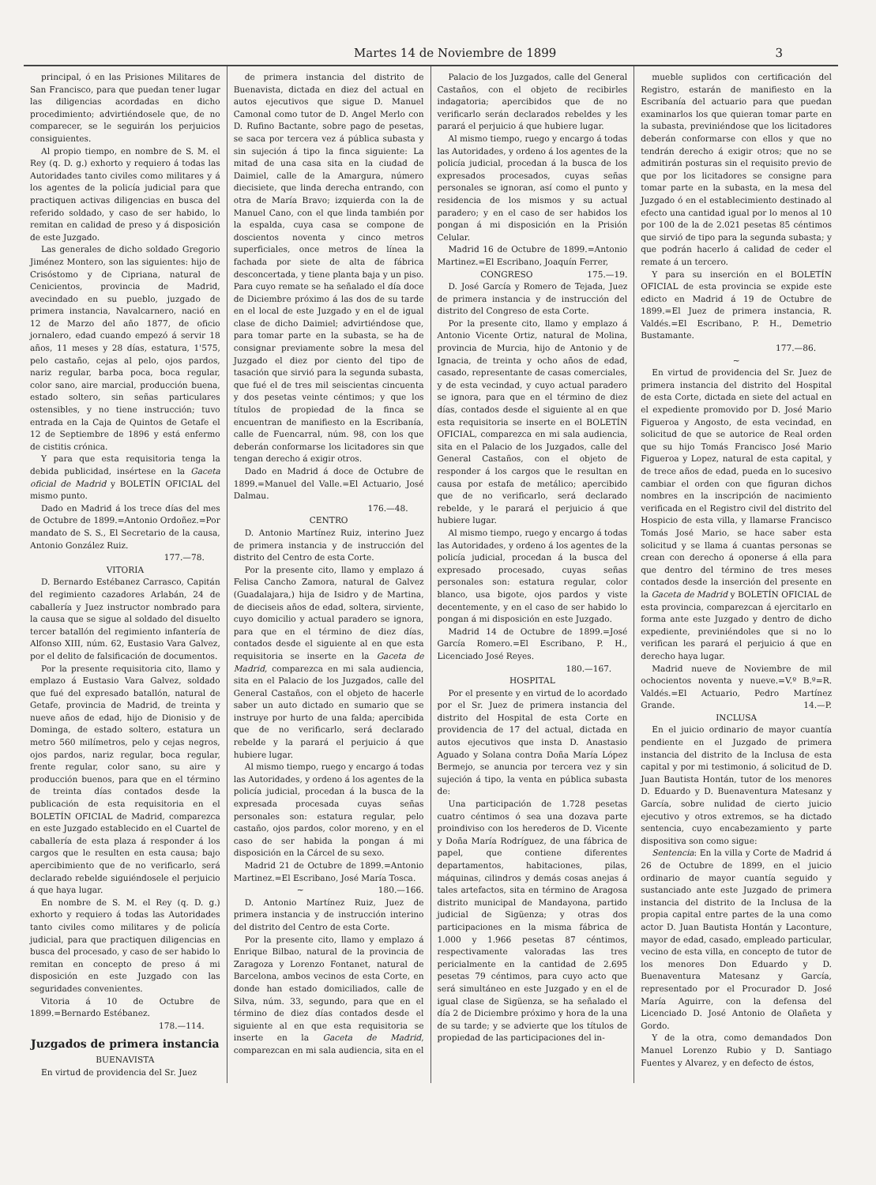Martes 14 de Noviembre de 1899 3
principal, ó en las Prisiones Militares de San Francisco, para que puedan tener lugar las diligencias acordadas en dicho procedimiento; advirtiéndosele que, de no comparecer, se le seguirán los perjuicios consiguientes.
Al propio tiempo, en nombre de S. M. el Rey (q. D. g.) exhorto y requiero á todas las Autoridades tanto civiles como militares y á los agentes de la policía judicial para que practiquen activas diligencias en busca del referido soldado, y caso de ser habido, lo remitan en calidad de preso y á disposición de este Juzgado.
Las generales de dicho soldado Gregorio Jiménez Montero, son las siguientes: hijo de Crisóstomo y de Cipriana, natural de Cenicientos, provincia de Madrid, avecindado en su pueblo, juzgado de primera instancia, Navalcarnero, nació en 12 de Marzo del año 1877, de oficio jornalero, edad cuando empezó á servir 18 años, 11 meses y 28 días, estatura, 1'575, pelo castaño, cejas al pelo, ojos pardos, nariz regular, barba poca, boca regular, color sano, aire marcial, producción buena, estado soltero, sin señas particulares ostensibles, y no tiene instrucción; tuvo entrada en la Caja de Quintos de Getafe el 12 de Septiembre de 1896 y está enfermo de cistitis crónica.
Y para que esta requisitoria tenga la debida publicidad, insértese en la Gaceta oficial de Madrid y BOLETÍN OFICIAL del mismo punto.
Dado en Madrid á los trece días del mes de Octubre de 1899.=Antonio Ordoñez.=Por mandato de S. S., El Secretario de la causa, Antonio González Ruiz.
177.—78.
VITORIA
D. Bernardo Estébanez Carrasco, Capitán del regimiento cazadores Arlabán, 24 de caballería y Juez instructor nombrado para la causa que se sigue al soldado del disuelto tercer batallón del regimiento infantería de Alfonso XIII, núm. 62, Eustasio Vara Galvez, por el delito de falsificación de documentos.
Por la presente requisitoria cito, llamo y emplazo á Eustasio Vara Galvez, soldado que fué del expresado batallón, natural de Getafe, provincia de Madrid, de treinta y nueve años de edad, hijo de Dionisio y de Dominga, de estado soltero, estatura un metro 560 milímetros, pelo y cejas negros, ojos pardos, nariz regular, boca regular, frente regular, color sano, su aire y producción buenos, para que en el término de treinta días contados desde la publicación de esta requisitoria en el BOLETÍN OFICIAL de Madrid, comparezca en este Juzgado establecido en el Cuartel de caballería de esta plaza á responder á los cargos que le resulten en esta causa; bajo apercibimiento que de no verificarlo, será declarado rebelde siguiéndosele el perjuicio á que haya lugar.
En nombre de S. M. el Rey (q. D. g.) exhorto y requiero á todas las Autoridades tanto civiles como militares y de policía judicial, para que practiquen diligencias en busca del procesado, y caso de ser habido lo remitan en concepto de preso á mi disposición en este Juzgado con las seguridades convenientes.
Vitoria á 10 de Octubre de 1899.=Bernardo Estébanez.
178.—114.
Juzgados de primera instancia
BUENAVISTA
En virtud de providencia del Sr. Juez
de primera instancia del distrito de Buenavista, dictada en diez del actual en autos ejecutivos que sigue D. Manuel Camonal como tutor de D. Angel Merlo con D. Rufino Bactante, sobre pago de pesetas, se saca por tercera vez á pública subasta y sin sujeción á tipo la finca siguiente: La mitad de una casa sita en la ciudad de Daimiel, calle de la Amargura, número diecisiete, que linda derecha entrando, con otra de María Bravo; izquierda con la de Manuel Cano, con el que linda también por la espalda, cuya casa se compone de doscientos noventa y cinco metros superficiales, once metros de línea la fachada por siete de alta de fábrica desconcertada, y tiene planta baja y un piso. Para cuyo remate se ha señalado el día doce de Diciembre próximo á las dos de su tarde en el local de este Juzgado y en el de igual clase de dicho Daimiel; advirtiéndose que, para tomar parte en la subasta, se ha de consignar previamente sobre la mesa del Juzgado el diez por ciento del tipo de tasación que sirvió para la segunda subasta, que fué el de tres mil seiscientas cincuenta y dos pesetas veinte céntimos; y que los títulos de propiedad de la finca se encuentran de manifiesto en la Escribanía, calle de Fuencarral, núm. 98, con los que deberán conformarse los licitadores sin que tengan derecho á exigir otros.
Dado en Madrid á doce de Octubre de 1899.=Manuel del Valle.=El Actuario, José Dalmau.
176.—48.
CENTRO
D. Antonio Martínez Ruiz, interino Juez de primera instancia y de instrucción del distrito del Centro de esta Corte.
Por la presente cito, llamo y emplazo á Felisa Cancho Zamora, natural de Galvez (Guadalajara,) hija de Isidro y de Martina, de dieciseis años de edad, soltera, sirviente, cuyo domicilio y actual paradero se ignora, para que en el término de diez días, contados desde el siguiente al en que esta requisitoria se inserte en la Gaceta de Madrid, comparezca en mi sala audiencia, sita en el Palacio de los Juzgados, calle del General Castaños, con el objeto de hacerle saber un auto dictado en sumario que se instruye por hurto de una falda; apercibida que de no verificarlo, será declarado rebelde y la parará el perjuicio á que hubiere lugar.
Al mismo tiempo, ruego y encargo á todas las Autoridades, y ordeno á los agentes de la policía judicial, procedan á la busca de la expresada procesada cuyas señas personales son: estatura regular, pelo castaño, ojos pardos, color moreno, y en el caso de ser habida la pongan á mi disposición en la Cárcel de su sexo.
Madrid 21 de Octubre de 1899.=Antonio Martinez.=El Escribano, José María Tosca. 180.—166.
~
D. Antonio Martínez Ruiz, Juez de primera instancia y de instrucción interino del distrito del Centro de esta Corte.
Por la presente cito, llamo y emplazo á Enrique Bilbao, natural de la provincia de Zaragoza y Lorenzo Fontanet, natural de Barcelona, ambos vecinos de esta Corte, en donde han estado domiciliados, calle de Silva, núm. 33, segundo, para que en el término de diez días contados desde el siguiente al en que esta requisitoria se inserte en la Gaceta de Madrid, comparezcan en mi sala audiencia, sita en el
Palacio de los Juzgados, calle del General Castaños, con el objeto de recibirles indagatoria; apercibidos que de no verificarlo serán declarados rebeldes y les parará el perjuicio á que hubiere lugar.
Al mismo tiempo, ruego y encargo á todas las Autoridades, y ordeno á los agentes de la policía judicial, procedan á la busca de los expresados procesados, cuyas señas personales se ignoran, así como el punto y residencia de los mismos y su actual paradero; y en el caso de ser habidos los pongan á mi disposición en la Prisión Celular.
Madrid 16 de Octubre de 1899.=Antonio Martinez.=El Escribano, Joaquín Ferrer, 175.—19.
CONGRESO
D. José García y Romero de Tejada, Juez de primera instancia y de instrucción del distrito del Congreso de esta Corte.
Por la presente cito, llamo y emplazo á Antonio Vicente Ortiz, natural de Molina, provincia de Murcia, hijo de Antonio y de Ignacia, de treinta y ocho años de edad, casado, representante de casas comerciales, y de esta vecindad, y cuyo actual paradero se ignora, para que en el término de diez días, contados desde el siguiente al en que esta requisitoria se inserte en el BOLETÍN OFICIAL, comparezca en mi sala audiencia, sita en el Palacio de los Juzgados, calle del General Castaños, con el objeto de responder á los cargos que le resultan en causa por estafa de metálico; apercibido que de no verificarlo, será declarado rebelde, y le parará el perjuicio á que hubiere lugar.
Al mismo tiempo, ruego y encargo á todas las Autoridades, y ordeno á los agentes de la policía judicial, procedan á la busca del expresado procesado, cuyas señas personales son: estatura regular, color blanco, usa bigote, ojos pardos y viste decentemente, y en el caso de ser habido lo pongan á mi disposición en este Juzgado.
Madrid 14 de Octubre de 1899.=José García Romero.=El Escribano, P. H., Licenciado José Reyes.
180.—167.
HOSPITAL
Por el presente y en virtud de lo acordado por el Sr. Juez de primera instancia del distrito del Hospital de esta Corte en providencia de 17 del actual, dictada en autos ejecutivos que insta D. Anastasio Aguado y Solana contra Doña María López Bermejo, se anuncia por tercera vez y sin sujeción á tipo, la venta en pública subasta de:
Una participación de 1.728 pesetas cuatro céntimos ó sea una dozava parte proindiviso con los herederos de D. Vicente y Doña María Rodríguez, de una fábrica de papel, que contiene diferentes departamentos, habitaciones, pilas, máquinas, cilindros y demás cosas anejas á tales artefactos, sita en término de Aragosa distrito municipal de Mandayona, partido judicial de Sigüenza; y otras dos participaciones en la misma fábrica de 1.000 y 1.966 pesetas 87 céntimos, respectivamente valoradas las tres pericialmente en la cantidad de 2.695 pesetas 79 céntimos, para cuyo acto que será simultáneo en este Juzgado y en el de igual clase de Sigüenza, se ha señalado el día 2 de Diciembre próximo y hora de la una de su tarde; y se advierte que los títulos de propiedad de las participaciones del in-
mueble suplidos con certificación del Registro, estarán de manifiesto en la Escribanía del actuario para que puedan examinarlos los que quieran tomar parte en la subasta, previniéndose que los licitadores deberán conformarse con ellos y que no tendrán derecho á exigir otros; que no se admitirán posturas sin el requisito previo de que por los licitadores se consigne para tomar parte en la subasta, en la mesa del Juzgado ó en el establecimiento destinado al efecto una cantidad igual por lo menos al 10 por 100 de la de 2.021 pesetas 85 céntimos que sirvió de tipo para la segunda subasta; y que podrán hacerlo á calidad de ceder el remate á un tercero.
Y para su inserción en el BOLETÍN OFICIAL de esta provincia se expide este edicto en Madrid á 19 de Octubre de 1899.=El Juez de primera instancia, R. Valdés.=El Escribano, P. H., Demetrio Bustamante.
177.—86.
~
En virtud de providencia del Sr. Juez de primera instancia del distrito del Hospital de esta Corte, dictada en siete del actual en el expediente promovido por D. José Mario Figueroa y Angosto, de esta vecindad, en solicitud de que se autorice de Real orden que su hijo Tomás Francisco José Mario Figueroa y Lopez, natural de esta capital, y de trece años de edad, pueda en lo sucesivo cambiar el orden con que figuran dichos nombres en la inscripción de nacimiento verificada en el Registro civil del distrito del Hospicio de esta villa, y llamarse Francisco Tomás José Mario, se hace saber esta solicitud y se llama á cuantas personas se crean con derecho á oponerse á ella para que dentro del término de tres meses contados desde la inserción del presente en la Gaceta de Madrid y BOLETÍN OFICIAL de esta provincia, comparezcan á ejercitarlo en forma ante este Juzgado y dentro de dicho expediente, previniéndoles que si no lo verifican les parará el perjuicio á que en derecho haya lugar.
Madrid nueve de Noviembre de mil ochocientos noventa y nueve.=V.º B.º=R. Valdés.=El Actuario, Pedro Martínez Grande. 14.—P.
INCLUSA
En el juicio ordinario de mayor cuantía pendiente en el Juzgado de primera instancia del distrito de la Inclusa de esta capital y por mi testimonio, á solicitud de D. Juan Bautista Hontán, tutor de los menores D. Eduardo y D. Buenaventura Matesanz y García, sobre nulidad de cierto juicio ejecutivo y otros extremos, se ha dictado sentencia, cuyo encabezamiento y parte dispositiva son como sigue:
Sentencia: En la villa y Corte de Madrid á 26 de Octubre de 1899, en el juicio ordinario de mayor cuantía seguido y sustanciado ante este Juzgado de primera instancia del distrito de la Inclusa de la propia capital entre partes de la una como actor D. Juan Bautista Hontán y Laconture, mayor de edad, casado, empleado particular, vecino de esta villa, en concepto de tutor de los menores Don Eduardo y D. Buenaventura Matesanz y García, representado por el Procurador D. José María Aguirre, con la defensa del Licenciado D. José Antonio de Olañeta y Gordo.
Y de la otra, como demandados Don Manuel Lorenzo Rubio y D. Santiago Fuentes y Alvarez, y en defecto de éstos,